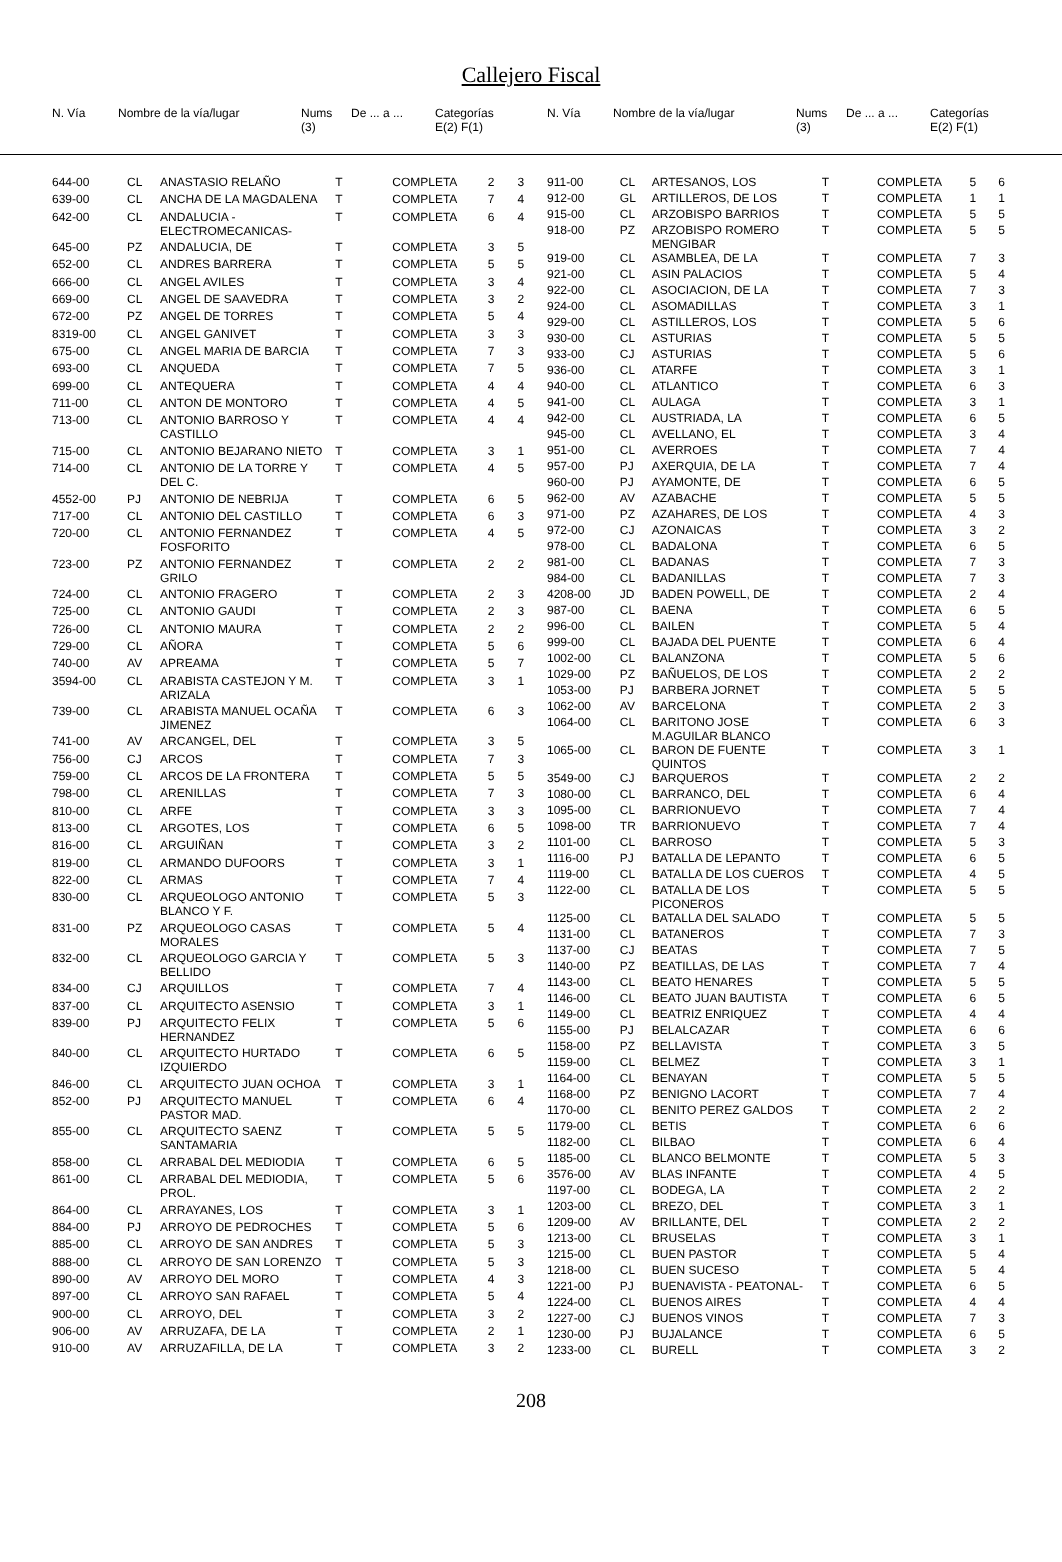Callejero Fiscal
| N. Vía | Nombre de la vía/lugar | Nums (3) | De ... a ... | Categorías E(2) F(1) |
| --- | --- | --- | --- | --- |
| N. Vía | Nombre de la vía/lugar | Nums (3) | De ... a ... | Categorías E(2) F(1) |
| --- | --- | --- | --- | --- |
| 644-00 | CL | ANASTASIO RELAÑO | T | COMPLETA | 2 | 3 |
| 639-00 | CL | ANCHA DE LA MAGDALENA | T | COMPLETA | 7 | 4 |
| 642-00 | CL | ANDALUCIA - ELECTROMECANICAS- | T | COMPLETA | 6 | 4 |
| 645-00 | PZ | ANDALUCIA, DE | T | COMPLETA | 3 | 5 |
| 652-00 | CL | ANDRES BARRERA | T | COMPLETA | 5 | 5 |
| 666-00 | CL | ANGEL AVILES | T | COMPLETA | 3 | 4 |
| 669-00 | CL | ANGEL DE SAAVEDRA | T | COMPLETA | 3 | 2 |
| 672-00 | PZ | ANGEL DE TORRES | T | COMPLETA | 5 | 4 |
| 8319-00 | CL | ANGEL GANIVET | T | COMPLETA | 3 | 3 |
| 675-00 | CL | ANGEL MARIA DE BARCIA | T | COMPLETA | 7 | 3 |
| 693-00 | CL | ANQUEDA | T | COMPLETA | 7 | 5 |
| 699-00 | CL | ANTEQUERA | T | COMPLETA | 4 | 4 |
| 711-00 | CL | ANTON DE MONTORO | T | COMPLETA | 4 | 5 |
| 713-00 | CL | ANTONIO BARROSO Y CASTILLO | T | COMPLETA | 4 | 4 |
| 715-00 | CL | ANTONIO BEJARANO NIETO | T | COMPLETA | 3 | 1 |
| 714-00 | CL | ANTONIO DE LA TORRE Y DEL C. | T | COMPLETA | 4 | 5 |
| 4552-00 | PJ | ANTONIO DE NEBRIJA | T | COMPLETA | 6 | 5 |
| 717-00 | CL | ANTONIO DEL CASTILLO | T | COMPLETA | 6 | 3 |
| 720-00 | CL | ANTONIO FERNANDEZ FOSFORITO | T | COMPLETA | 4 | 5 |
| 723-00 | PZ | ANTONIO FERNANDEZ GRILO | T | COMPLETA | 2 | 2 |
| 724-00 | CL | ANTONIO FRAGERO | T | COMPLETA | 2 | 3 |
| 725-00 | CL | ANTONIO GAUDI | T | COMPLETA | 2 | 3 |
| 726-00 | CL | ANTONIO MAURA | T | COMPLETA | 2 | 2 |
| 729-00 | CL | AÑORA | T | COMPLETA | 5 | 6 |
| 740-00 | AV | APREAMA | T | COMPLETA | 5 | 7 |
| 3594-00 | CL | ARABISTA CASTEJON Y M. ARIZALA | T | COMPLETA | 3 | 1 |
| 739-00 | CL | ARABISTA MANUEL OCAÑA JIMENEZ | T | COMPLETA | 6 | 3 |
| 741-00 | AV | ARCANGEL, DEL | T | COMPLETA | 3 | 5 |
| 756-00 | CJ | ARCOS | T | COMPLETA | 7 | 3 |
| 759-00 | CL | ARCOS DE LA FRONTERA | T | COMPLETA | 5 | 5 |
| 798-00 | CL | ARENILLAS | T | COMPLETA | 7 | 3 |
| 810-00 | CL | ARFE | T | COMPLETA | 3 | 3 |
| 813-00 | CL | ARGOTES, LOS | T | COMPLETA | 6 | 5 |
| 816-00 | CL | ARGUIÑAN | T | COMPLETA | 3 | 2 |
| 819-00 | CL | ARMANDO DUFOORS | T | COMPLETA | 3 | 1 |
| 822-00 | CL | ARMAS | T | COMPLETA | 7 | 4 |
| 830-00 | CL | ARQUEOLOGO ANTONIO BLANCO Y F. | T | COMPLETA | 5 | 3 |
| 831-00 | PZ | ARQUEOLOGO CASAS MORALES | T | COMPLETA | 5 | 4 |
| 832-00 | CL | ARQUEOLOGO GARCIA Y BELLIDO | T | COMPLETA | 5 | 3 |
| 834-00 | CJ | ARQUILLOS | T | COMPLETA | 7 | 4 |
| 837-00 | CL | ARQUITECTO ASENSIO | T | COMPLETA | 3 | 1 |
| 839-00 | PJ | ARQUITECTO FELIX HERNANDEZ | T | COMPLETA | 5 | 6 |
| 840-00 | CL | ARQUITECTO HURTADO IZQUIERDO | T | COMPLETA | 6 | 5 |
| 846-00 | CL | ARQUITECTO JUAN OCHOA | T | COMPLETA | 3 | 1 |
| 852-00 | PJ | ARQUITECTO MANUEL PASTOR MAD. | T | COMPLETA | 6 | 4 |
| 855-00 | CL | ARQUITECTO SAENZ SANTAMARIA | T | COMPLETA | 5 | 5 |
| 858-00 | CL | ARRABAL DEL MEDIODIA | T | COMPLETA | 6 | 5 |
| 861-00 | CL | ARRABAL DEL MEDIODIA, PROL. | T | COMPLETA | 5 | 6 |
| 864-00 | CL | ARRAYANES, LOS | T | COMPLETA | 3 | 1 |
| 884-00 | PJ | ARROYO DE PEDROCHES | T | COMPLETA | 5 | 6 |
| 885-00 | CL | ARROYO DE SAN ANDRES | T | COMPLETA | 5 | 3 |
| 888-00 | CL | ARROYO DE SAN LORENZO | T | COMPLETA | 5 | 3 |
| 890-00 | AV | ARROYO DEL MORO | T | COMPLETA | 4 | 3 |
| 897-00 | CL | ARROYO SAN RAFAEL | T | COMPLETA | 5 | 4 |
| 900-00 | CL | ARROYO, DEL | T | COMPLETA | 3 | 2 |
| 906-00 | AV | ARRUZAFA, DE LA | T | COMPLETA | 2 | 1 |
| 910-00 | AV | ARRUZAFILLA, DE LA | T | COMPLETA | 3 | 2 |
| 911-00 | CL | ARTESANOS, LOS | T | COMPLETA | 5 | 6 |
| 912-00 | GL | ARTILLEROS, DE LOS | T | COMPLETA | 1 | 1 |
| 915-00 | CL | ARZOBISPO BARRIOS | T | COMPLETA | 5 | 5 |
| 918-00 | PZ | ARZOBISPO ROMERO MENGIBAR | T | COMPLETA | 5 | 5 |
| 919-00 | CL | ASAMBLEA, DE LA | T | COMPLETA | 7 | 3 |
| 921-00 | CL | ASIN PALACIOS | T | COMPLETA | 5 | 4 |
| 922-00 | CL | ASOCIACION, DE LA | T | COMPLETA | 7 | 3 |
| 924-00 | CL | ASOMADILLAS | T | COMPLETA | 3 | 1 |
| 929-00 | CL | ASTILLEROS, LOS | T | COMPLETA | 5 | 6 |
| 930-00 | CL | ASTURIAS | T | COMPLETA | 5 | 5 |
| 933-00 | CJ | ASTURIAS | T | COMPLETA | 5 | 6 |
| 936-00 | CL | ATARFE | T | COMPLETA | 3 | 1 |
| 940-00 | CL | ATLANTICO | T | COMPLETA | 6 | 3 |
| 941-00 | CL | AULAGA | T | COMPLETA | 3 | 1 |
| 942-00 | CL | AUSTRIADA, LA | T | COMPLETA | 6 | 5 |
| 945-00 | CL | AVELLANO, EL | T | COMPLETA | 3 | 4 |
| 951-00 | CL | AVERROES | T | COMPLETA | 7 | 4 |
| 957-00 | PJ | AXERQUIA, DE LA | T | COMPLETA | 7 | 4 |
| 960-00 | PJ | AYAMONTE, DE | T | COMPLETA | 6 | 5 |
| 962-00 | AV | AZABACHE | T | COMPLETA | 5 | 5 |
| 971-00 | PZ | AZAHARES, DE LOS | T | COMPLETA | 4 | 3 |
| 972-00 | CJ | AZONAICAS | T | COMPLETA | 3 | 2 |
| 978-00 | CL | BADALONA | T | COMPLETA | 6 | 5 |
| 981-00 | CL | BADANAS | T | COMPLETA | 7 | 3 |
| 984-00 | CL | BADANILLAS | T | COMPLETA | 7 | 3 |
| 4208-00 | JD | BADEN POWELL, DE | T | COMPLETA | 2 | 4 |
| 987-00 | CL | BAENA | T | COMPLETA | 6 | 5 |
| 996-00 | CL | BAILEN | T | COMPLETA | 5 | 4 |
| 999-00 | CL | BAJADA DEL PUENTE | T | COMPLETA | 6 | 4 |
| 1002-00 | CL | BALANZONA | T | COMPLETA | 5 | 6 |
| 1029-00 | PZ | BAÑUELOS, DE LOS | T | COMPLETA | 2 | 2 |
| 1053-00 | PJ | BARBERA JORNET | T | COMPLETA | 5 | 5 |
| 1062-00 | AV | BARCELONA | T | COMPLETA | 2 | 3 |
| 1064-00 | CL | BARITONO JOSE M.AGUILAR BLANCO | T | COMPLETA | 6 | 3 |
| 1065-00 | CL | BARON DE FUENTE QUINTOS | T | COMPLETA | 3 | 1 |
| 3549-00 | CJ | BARQUEROS | T | COMPLETA | 2 | 2 |
| 1080-00 | CL | BARRANCO, DEL | T | COMPLETA | 6 | 4 |
| 1095-00 | CL | BARRIONUEVO | T | COMPLETA | 7 | 4 |
| 1098-00 | TR | BARRIONUEVO | T | COMPLETA | 7 | 4 |
| 1101-00 | CL | BARROSO | T | COMPLETA | 5 | 3 |
| 1116-00 | PJ | BATALLA DE LEPANTO | T | COMPLETA | 6 | 5 |
| 1119-00 | CL | BATALLA DE LOS CUEROS | T | COMPLETA | 4 | 5 |
| 1122-00 | CL | BATALLA DE LOS PICONEROS | T | COMPLETA | 5 | 5 |
| 1125-00 | CL | BATALLA DEL SALADO | T | COMPLETA | 5 | 5 |
| 1131-00 | CL | BATANEROS | T | COMPLETA | 7 | 3 |
| 1137-00 | CJ | BEATAS | T | COMPLETA | 7 | 5 |
| 1140-00 | PZ | BEATILLAS, DE LAS | T | COMPLETA | 7 | 4 |
| 1143-00 | CL | BEATO HENARES | T | COMPLETA | 5 | 5 |
| 1146-00 | CL | BEATO JUAN BAUTISTA | T | COMPLETA | 6 | 5 |
| 1149-00 | CL | BEATRIZ ENRIQUEZ | T | COMPLETA | 4 | 4 |
| 1155-00 | PJ | BELALCAZAR | T | COMPLETA | 6 | 6 |
| 1158-00 | PZ | BELLAVISTA | T | COMPLETA | 3 | 5 |
| 1159-00 | CL | BELMEZ | T | COMPLETA | 3 | 1 |
| 1164-00 | CL | BENAYAN | T | COMPLETA | 5 | 5 |
| 1168-00 | PZ | BENIGNO LACORT | T | COMPLETA | 7 | 4 |
| 1170-00 | CL | BENITO PEREZ GALDOS | T | COMPLETA | 2 | 2 |
| 1179-00 | CL | BETIS | T | COMPLETA | 6 | 6 |
| 1182-00 | CL | BILBAO | T | COMPLETA | 6 | 4 |
| 1185-00 | CL | BLANCO BELMONTE | T | COMPLETA | 5 | 3 |
| 3576-00 | AV | BLAS INFANTE | T | COMPLETA | 4 | 5 |
| 1197-00 | CL | BODEGA, LA | T | COMPLETA | 2 | 2 |
| 1203-00 | CL | BREZO, DEL | T | COMPLETA | 3 | 1 |
| 1209-00 | AV | BRILLANTE, DEL | T | COMPLETA | 2 | 2 |
| 1213-00 | CL | BRUSELAS | T | COMPLETA | 3 | 1 |
| 1215-00 | CL | BUEN PASTOR | T | COMPLETA | 5 | 4 |
| 1218-00 | CL | BUEN SUCESO | T | COMPLETA | 5 | 4 |
| 1221-00 | PJ | BUENAVISTA - PEATONAL- | T | COMPLETA | 6 | 5 |
| 1224-00 | CL | BUENOS AIRES | T | COMPLETA | 4 | 4 |
| 1227-00 | CJ | BUENOS VINOS | T | COMPLETA | 7 | 3 |
| 1230-00 | PJ | BUJALANCE | T | COMPLETA | 6 | 5 |
| 1233-00 | CL | BURELL | T | COMPLETA | 3 | 2 |
208